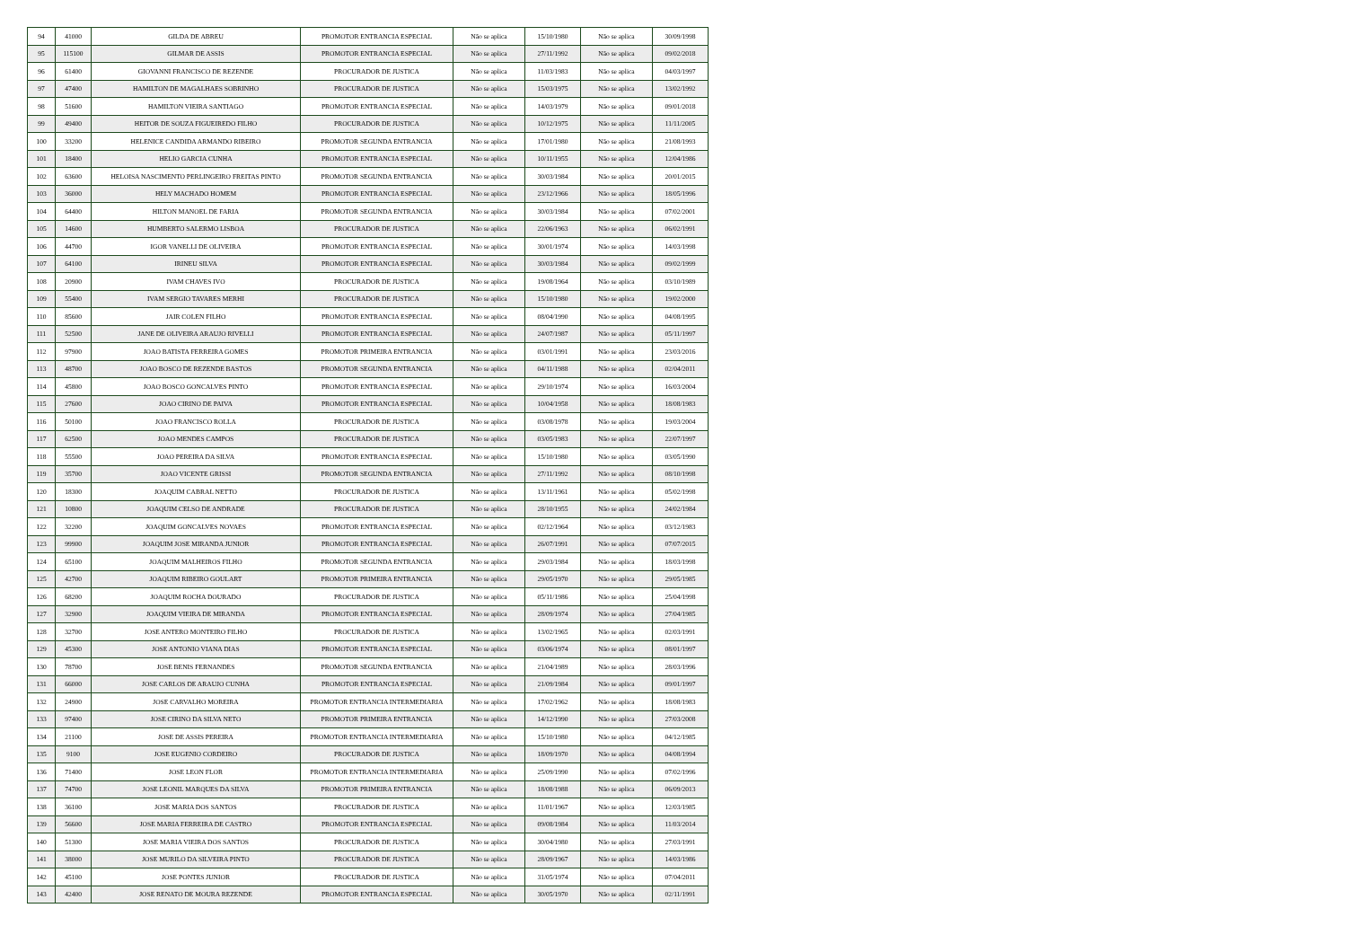| 94 | 41000 | GILDA DE ABREU | PROMOTOR ENTRANCIA ESPECIAL | Não se aplica | 15/10/1980 | Não se aplica | 30/09/1998 |
| 95 | 115100 | GILMAR DE ASSIS | PROMOTOR ENTRANCIA ESPECIAL | Não se aplica | 27/11/1992 | Não se aplica | 09/02/2018 |
| 96 | 61400 | GIOVANNI FRANCISCO DE REZENDE | PROCURADOR DE JUSTICA | Não se aplica | 11/03/1983 | Não se aplica | 04/03/1997 |
| 97 | 47400 | HAMILTON DE MAGALHAES SOBRINHO | PROCURADOR DE JUSTICA | Não se aplica | 15/03/1975 | Não se aplica | 13/02/1992 |
| 98 | 51600 | HAMILTON VIEIRA SANTIAGO | PROMOTOR ENTRANCIA ESPECIAL | Não se aplica | 14/03/1979 | Não se aplica | 09/01/2018 |
| 99 | 49400 | HEITOR DE SOUZA FIGUEIREDO FILHO | PROCURADOR DE JUSTICA | Não se aplica | 10/12/1975 | Não se aplica | 11/11/2005 |
| 100 | 33200 | HELENICE CANDIDA ARMANDO RIBEIRO | PROMOTOR SEGUNDA ENTRANCIA | Não se aplica | 17/01/1980 | Não se aplica | 21/08/1993 |
| 101 | 18400 | HELIO GARCIA CUNHA | PROMOTOR ENTRANCIA ESPECIAL | Não se aplica | 10/11/1955 | Não se aplica | 12/04/1986 |
| 102 | 63600 | HELOISA NASCIMENTO PERLINGEIRO FREITAS PINTO | PROMOTOR SEGUNDA ENTRANCIA | Não se aplica | 30/03/1984 | Não se aplica | 20/01/2015 |
| 103 | 36000 | HELY MACHADO HOMEM | PROMOTOR ENTRANCIA ESPECIAL | Não se aplica | 23/12/1966 | Não se aplica | 18/05/1996 |
| 104 | 64400 | HILTON MANOEL DE FARIA | PROMOTOR SEGUNDA ENTRANCIA | Não se aplica | 30/03/1984 | Não se aplica | 07/02/2001 |
| 105 | 14600 | HUMBERTO SALERMO LISBOA | PROCURADOR DE JUSTICA | Não se aplica | 22/06/1963 | Não se aplica | 06/02/1991 |
| 106 | 44700 | IGOR VANELLI DE OLIVEIRA | PROMOTOR ENTRANCIA ESPECIAL | Não se aplica | 30/01/1974 | Não se aplica | 14/03/1998 |
| 107 | 64100 | IRINEU SILVA | PROMOTOR ENTRANCIA ESPECIAL | Não se aplica | 30/03/1984 | Não se aplica | 09/02/1999 |
| 108 | 20900 | IVAM CHAVES IVO | PROCURADOR DE JUSTICA | Não se aplica | 19/08/1964 | Não se aplica | 03/10/1989 |
| 109 | 55400 | IVAM SERGIO TAVARES MERHI | PROCURADOR DE JUSTICA | Não se aplica | 15/10/1980 | Não se aplica | 19/02/2000 |
| 110 | 85600 | JAIR COLEN FILHO | PROMOTOR ENTRANCIA ESPECIAL | Não se aplica | 08/04/1990 | Não se aplica | 04/08/1995 |
| 111 | 52500 | JANE DE OLIVEIRA ARAUJO RIVELLI | PROMOTOR ENTRANCIA ESPECIAL | Não se aplica | 24/07/1987 | Não se aplica | 05/11/1997 |
| 112 | 97900 | JOAO BATISTA FERREIRA GOMES | PROMOTOR PRIMEIRA ENTRANCIA | Não se aplica | 03/01/1991 | Não se aplica | 23/03/2016 |
| 113 | 48700 | JOAO BOSCO DE REZENDE BASTOS | PROMOTOR SEGUNDA ENTRANCIA | Não se aplica | 04/11/1988 | Não se aplica | 02/04/2011 |
| 114 | 45800 | JOAO BOSCO GONCALVES PINTO | PROMOTOR ENTRANCIA ESPECIAL | Não se aplica | 29/10/1974 | Não se aplica | 16/03/2004 |
| 115 | 27600 | JOAO CIRINO DE PAIVA | PROMOTOR ENTRANCIA ESPECIAL | Não se aplica | 10/04/1958 | Não se aplica | 18/08/1983 |
| 116 | 50100 | JOAO FRANCISCO ROLLA | PROCURADOR DE JUSTICA | Não se aplica | 03/08/1978 | Não se aplica | 19/03/2004 |
| 117 | 62500 | JOAO MENDES CAMPOS | PROCURADOR DE JUSTICA | Não se aplica | 03/05/1983 | Não se aplica | 22/07/1997 |
| 118 | 55500 | JOAO PEREIRA DA SILVA | PROMOTOR ENTRANCIA ESPECIAL | Não se aplica | 15/10/1980 | Não se aplica | 03/05/1990 |
| 119 | 35700 | JOAO VICENTE GRISSI | PROMOTOR SEGUNDA ENTRANCIA | Não se aplica | 27/11/1992 | Não se aplica | 08/10/1998 |
| 120 | 18300 | JOAQUIM CABRAL NETTO | PROCURADOR DE JUSTICA | Não se aplica | 13/11/1961 | Não se aplica | 05/02/1998 |
| 121 | 10800 | JOAQUIM CELSO DE ANDRADE | PROCURADOR DE JUSTICA | Não se aplica | 28/10/1955 | Não se aplica | 24/02/1984 |
| 122 | 32200 | JOAQUIM GONCALVES NOVAES | PROMOTOR ENTRANCIA ESPECIAL | Não se aplica | 02/12/1964 | Não se aplica | 03/12/1983 |
| 123 | 99900 | JOAQUIM JOSE MIRANDA JUNIOR | PROMOTOR ENTRANCIA ESPECIAL | Não se aplica | 26/07/1991 | Não se aplica | 07/07/2015 |
| 124 | 65100 | JOAQUIM MALHEIROS FILHO | PROMOTOR SEGUNDA ENTRANCIA | Não se aplica | 29/03/1984 | Não se aplica | 18/03/1998 |
| 125 | 42700 | JOAQUIM RIBEIRO GOULART | PROMOTOR PRIMEIRA ENTRANCIA | Não se aplica | 29/05/1970 | Não se aplica | 29/05/1985 |
| 126 | 68200 | JOAQUIM ROCHA DOURADO | PROCURADOR DE JUSTICA | Não se aplica | 05/11/1986 | Não se aplica | 25/04/1998 |
| 127 | 32900 | JOAQUIM VIEIRA DE MIRANDA | PROMOTOR ENTRANCIA ESPECIAL | Não se aplica | 28/09/1974 | Não se aplica | 27/04/1985 |
| 128 | 32700 | JOSE ANTERO MONTEIRO FILHO | PROCURADOR DE JUSTICA | Não se aplica | 13/02/1965 | Não se aplica | 02/03/1991 |
| 129 | 45300 | JOSE ANTONIO VIANA DIAS | PROMOTOR ENTRANCIA ESPECIAL | Não se aplica | 03/06/1974 | Não se aplica | 08/01/1997 |
| 130 | 78700 | JOSE BENIS FERNANDES | PROMOTOR SEGUNDA ENTRANCIA | Não se aplica | 21/04/1989 | Não se aplica | 28/03/1996 |
| 131 | 66000 | JOSE CARLOS DE ARAUJO CUNHA | PROMOTOR ENTRANCIA ESPECIAL | Não se aplica | 21/09/1984 | Não se aplica | 09/01/1997 |
| 132 | 24900 | JOSE CARVALHO MOREIRA | PROMOTOR ENTRANCIA INTERMEDIARIA | Não se aplica | 17/02/1962 | Não se aplica | 18/08/1983 |
| 133 | 97400 | JOSE CIRINO DA SILVA NETO | PROMOTOR PRIMEIRA ENTRANCIA | Não se aplica | 14/12/1990 | Não se aplica | 27/03/2008 |
| 134 | 21100 | JOSE DE ASSIS PEREIRA | PROMOTOR ENTRANCIA INTERMEDIARIA | Não se aplica | 15/10/1980 | Não se aplica | 04/12/1985 |
| 135 | 9100 | JOSE EUGENIO CORDEIRO | PROCURADOR DE JUSTICA | Não se aplica | 18/09/1970 | Não se aplica | 04/08/1994 |
| 136 | 71400 | JOSE LEON FLOR | PROMOTOR ENTRANCIA INTERMEDIARIA | Não se aplica | 25/09/1990 | Não se aplica | 07/02/1996 |
| 137 | 74700 | JOSE LEONIL MARQUES DA SILVA | PROMOTOR PRIMEIRA ENTRANCIA | Não se aplica | 18/08/1988 | Não se aplica | 06/09/2013 |
| 138 | 36100 | JOSE MARIA DOS SANTOS | PROCURADOR DE JUSTICA | Não se aplica | 11/01/1967 | Não se aplica | 12/03/1985 |
| 139 | 56600 | JOSE MARIA FERREIRA DE CASTRO | PROMOTOR ENTRANCIA ESPECIAL | Não se aplica | 09/08/1984 | Não se aplica | 11/03/2014 |
| 140 | 51300 | JOSE MARIA VIEIRA DOS SANTOS | PROCURADOR DE JUSTICA | Não se aplica | 30/04/1980 | Não se aplica | 27/03/1991 |
| 141 | 38000 | JOSE MURILO DA SILVEIRA PINTO | PROCURADOR DE JUSTICA | Não se aplica | 28/09/1967 | Não se aplica | 14/03/1986 |
| 142 | 45100 | JOSE PONTES JUNIOR | PROCURADOR DE JUSTICA | Não se aplica | 31/05/1974 | Não se aplica | 07/04/2011 |
| 143 | 42400 | JOSE RENATO DE MOURA REZENDE | PROMOTOR ENTRANCIA ESPECIAL | Não se aplica | 30/05/1970 | Não se aplica | 02/11/1991 |